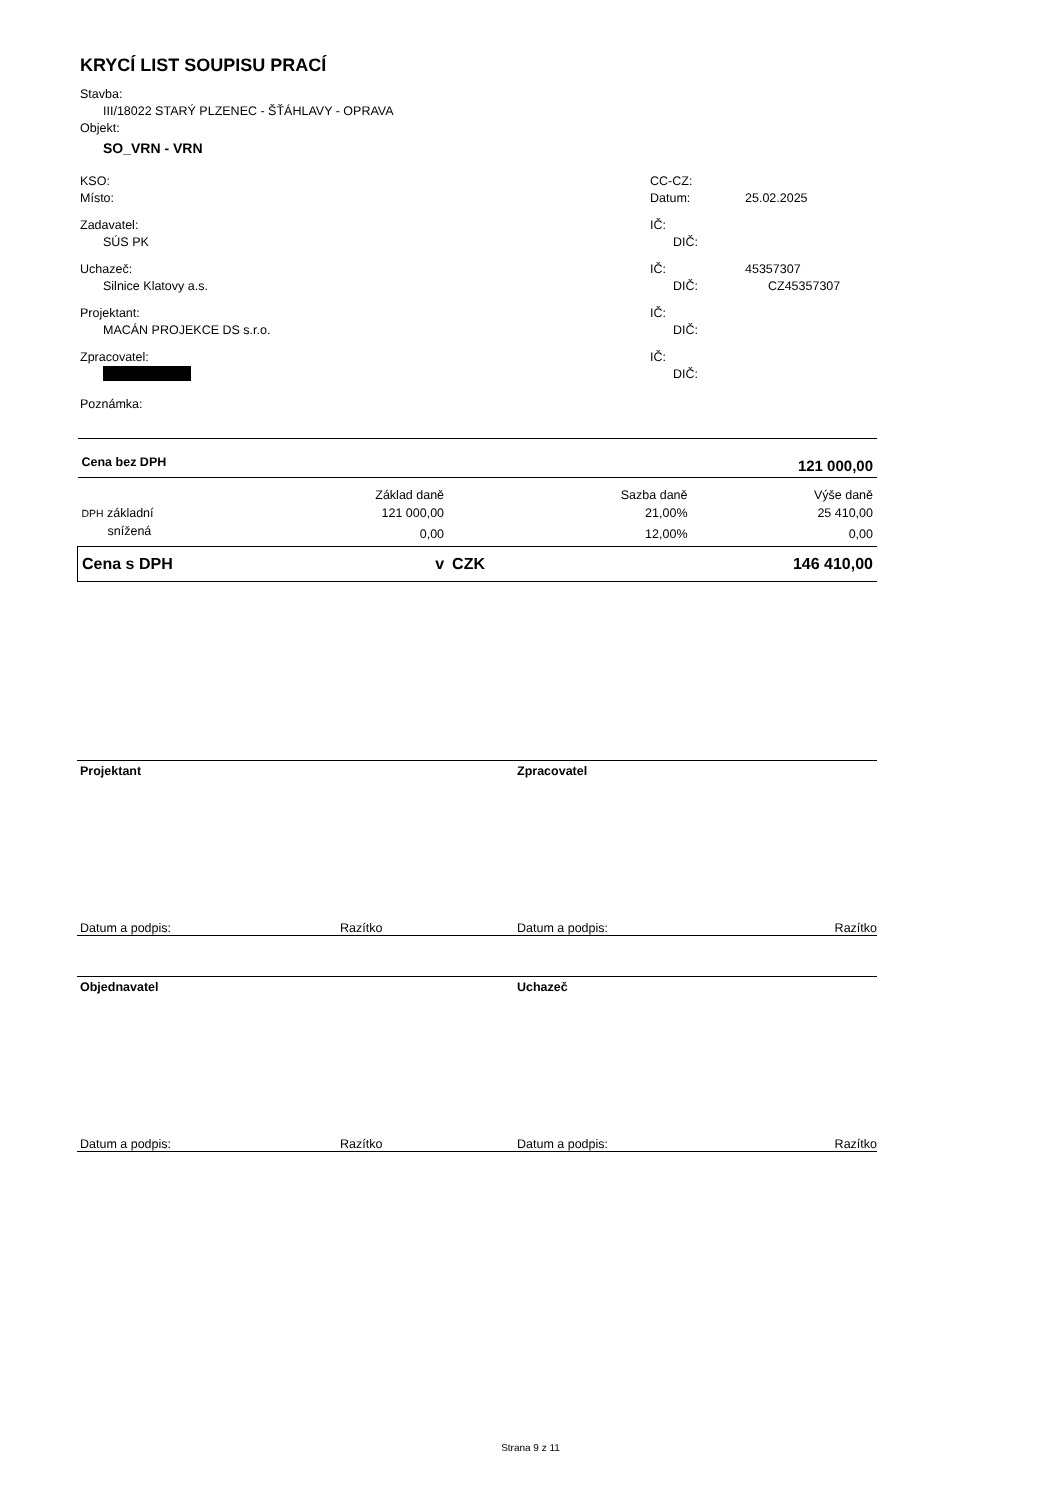KRYCÍ LIST SOUPISU PRACÍ
Stavba:
III/18022 STARÝ PLZENEC - ŠŤÁHLAVY - OPRAVA
Objekt:
SO_VRN - VRN
KSO: CC-CZ:
Místo: Datum: 25.02.2025
Zadavatel: IČ:
SÚS PK DIČ:
Uchazeč: IČ: 45357307
Silnice Klatovy a.s. DIČ: CZ45357307
Projektant: IČ:
MACÁN PROJEKCE DS s.r.o. DIČ:
Zpracovatel: IČ:
DIČ:
Poznámka:
| Cena bez DPH | 121 000,00 | | | |
| | Základ daně | | Sazba daně | Výše daně |
| DPH základní | 121 000,00 | | 21,00% | 25 410,00 |
| snížená | 0,00 | | 12,00% | 0,00 |
| Cena s DPH | v | CZK | | 146 410,00 |
Projektant Zpracovatel
Datum a podpis: Razítko Datum a podpis: Razítko
Objednavatel Uchazeč
Datum a podpis: Razítko Datum a podpis: Razítko
Strana 9 z 11